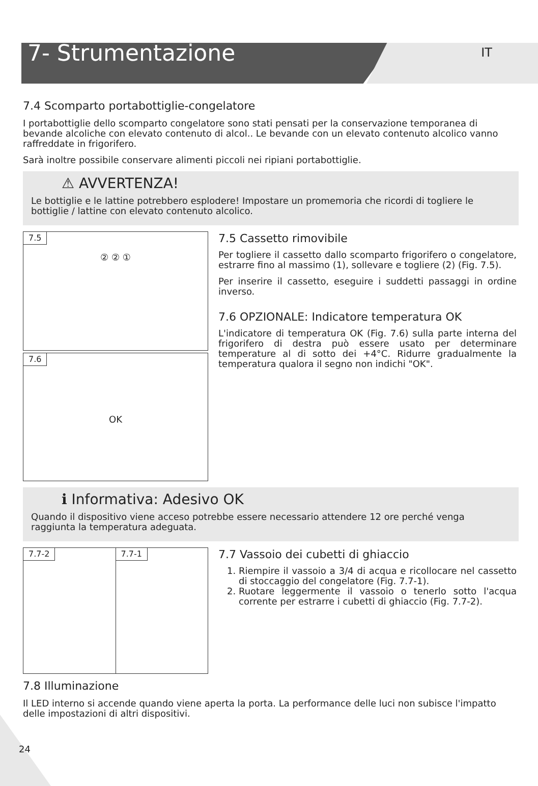7- Strumentazione
IT
7.4 Scomparto portabottiglie-congelatore
I portabottiglie dello scomparto congelatore sono stati pensati per la conservazione temporanea di bevande alcoliche con elevato contenuto di alcol.. Le bevande con un elevato contenuto alcolico vanno raffreddate in frigorifero.
Sarà inoltre possibile conservare alimenti piccoli nei ripiani portabottiglie.
⚠ AVVERTENZA!
Le bottiglie e le lattine potrebbero esplodere! Impostare un promemoria che ricordi di togliere le bottiglie / lattine con elevato contenuto alcolico.
7.5
② ② ①
7.6
OK
7.5 Cassetto rimovibile
Per togliere il cassetto dallo scomparto frigorifero o congelatore, estrarre fino al massimo (1), sollevare e togliere (2) (Fig. 7.5).
Per inserire il cassetto, eseguire i suddetti passaggi in ordine inverso.
7.6 OPZIONALE: Indicatore temperatura OK
L'indicatore di temperatura OK (Fig. 7.6) sulla parte interna del frigorifero di destra può essere usato per determinare temperature al di sotto dei +4°C. Ridurre gradualmente la temperatura qualora il segno non indichi "OK".
ℹ Informativa: Adesivo OK
Quando il dispositivo viene acceso potrebbe essere necessario attendere 12 ore perché venga raggiunta la temperatura adeguata.
7.7-2
7.7-1
7.7 Vassoio dei cubetti di ghiaccio
1. Riempire il vassoio a 3/4 di acqua e ricollocare nel cassetto di stoccaggio del congelatore (Fig. 7.7-1).
2. Ruotare leggermente il vassoio o tenerlo sotto l'acqua corrente per estrarre i cubetti di ghiaccio (Fig. 7.7-2).
7.8 Illuminazione
Il LED interno si accende quando viene aperta la porta. La performance delle luci non subisce l'impatto delle impostazioni di altri dispositivi.
24